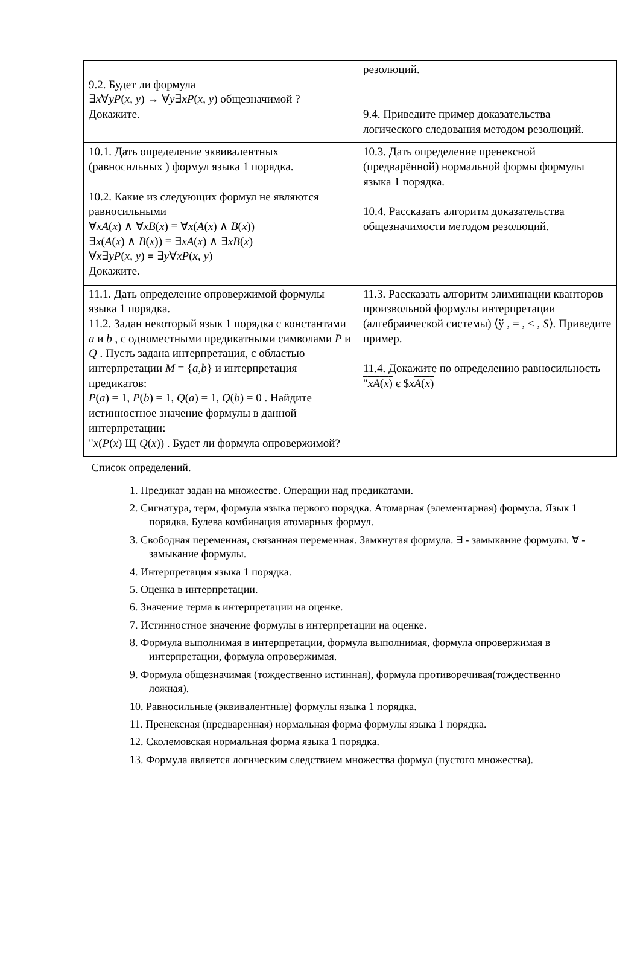| 9.2. Будет ли формула ∃ x ∀ yP ( x , y ) → ∀ y ∃ xP ( x , y ) общезначимой ? Докажите. | резолюций. 9.4. Приведите пример доказательства логического следования методом резолюций. |
| 10.1. Дать определение эквивалентных (равносильных ) формул языка 1 порядка. 10.2. Какие из следующих формул не являются равносильными ∀ xA ( x ) ∧ ∀ xB ( x ) ≡ ∀ x ( A ( x ) ∧ B ( x )) ∃ x ( A ( x ) ∧ B ( x )) ≡ ∃ xA ( x ) ∧ ∃ xB ( x ) ∀ x ∃ yP ( x , y ) ≡ ∃ y ∀ xP ( x , y ) Докажите. | 10.3. Дать определение пренексной (предварённой) нормальной формы формулы языка 1 порядка. 10.4. Рассказать алгоритм доказательства общезначимости методом резолюций. |
| 11.1. Дать определение опровержимой формулы языка 1 порядка. 11.2. Задан некоторый язык 1 порядка с константами a и b , с одноместными предикатными символами P и Q . Пусть задана интерпретация, с областью интерпретации M = { a , b } и интерпретация предикатов: P ( a ) = 1, P ( b ) = 1, Q ( a ) = 1, Q ( b ) = 0 . Найдите истинностное значение формулы в данной интерпретации: " x ( P ( x ) Щ Q ( x )) . Будет ли формула опровержимой? | 11.3. Рассказать алгоритм элиминации кванторов произвольной формулы интерпретации (алгебраической системы) ⟨ў , = , < , S ⟩. Приведите пример. 11.4. Докажите по определению равносильность " xA ( x ) є $ x A ( x ) |
Список определений.
1. Предикат задан на множестве. Операции над предикатами.
2. Сигнатура, терм, формула языка первого порядка. Атомарная (элементарная) формула. Язык 1 порядка. Булева комбинация атомарных формул.
3. Свободная переменная, связанная переменная. Замкнутая формула. ∃ - замыкание формулы. ∀ - замыкание формулы.
4. Интерпретация языка 1 порядка.
5. Оценка в интерпретации.
6. Значение терма в интерпретации на оценке.
7. Истинностное значение формулы в интерпретации на оценке.
8. Формула выполнимая в интерпретации, формула выполнимая, формула опровержимая в интерпретации, формула опровержимая.
9. Формула общезначимая (тождественно истинная), формула противоречивая(тождественно ложная).
10. Равносильные (эквивалентные) формулы языка 1 порядка.
11. Пренексная (предваренная) нормальная форма формулы языка 1 порядка.
12. Сколемовская нормальная форма языка 1 порядка.
13. Формула является логическим следствием множества формул (пустого множества).